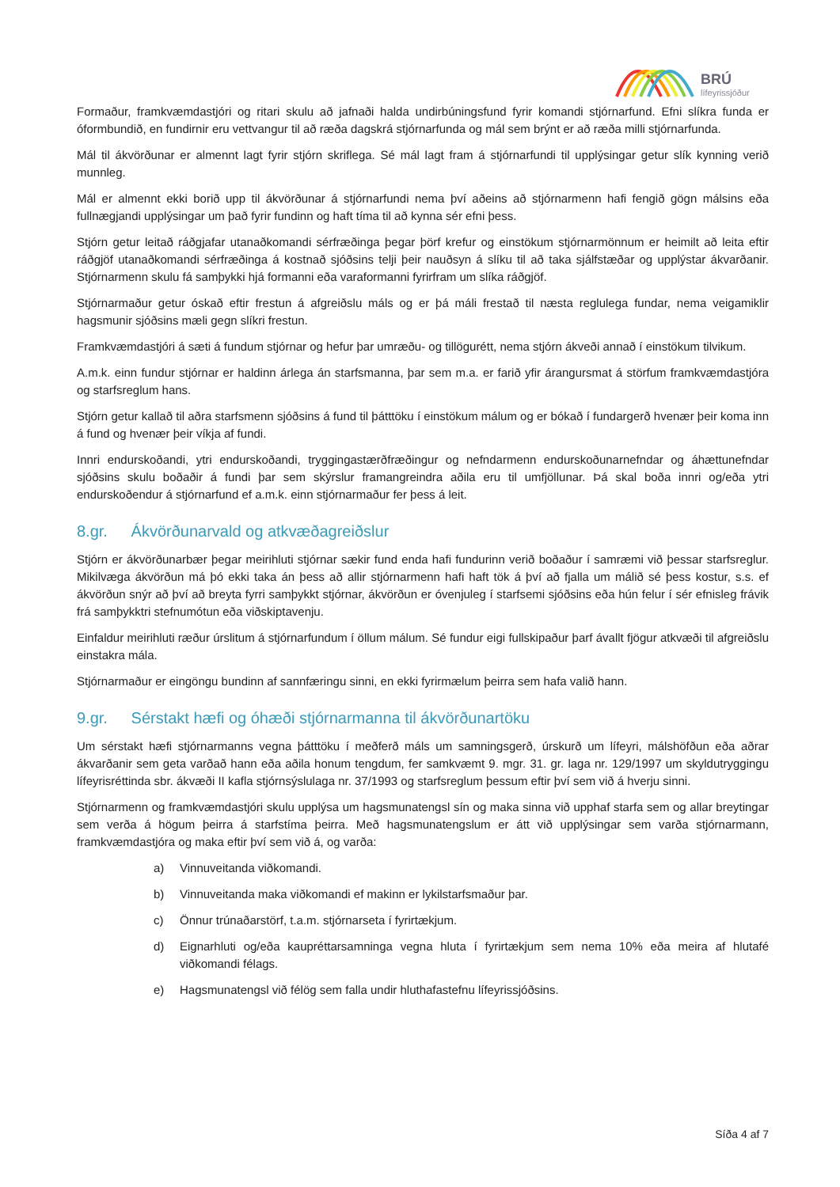BRÚ
lífeyrissjóður
Formaður, framkvæmdastjóri og ritari skulu að jafnaði halda undirbúningsfund fyrir komandi stjórnarfund. Efni slíkra funda er óformbundið, en fundirnir eru vettvangur til að ræða dagskrá stjórnarfunda og mál sem brýnt er að ræða milli stjórnarfunda.
Mál til ákvörðunar er almennt lagt fyrir stjórn skriflega. Sé mál lagt fram á stjórnarfundi til upplýsingar getur slík kynning verið munnleg.
Mál er almennt ekki borið upp til ákvörðunar á stjórnarfundi nema því aðeins að stjórnarmenn hafi fengið gögn málsins eða fullnægjandi upplýsingar um það fyrir fundinn og haft tíma til að kynna sér efni þess.
Stjórn getur leitað ráðgjafar utanaðkomandi sérfræðinga þegar þörf krefur og einstökum stjórnarmönnum er heimilt að leita eftir ráðgjöf utanaðkomandi sérfræðinga á kostnað sjóðsins telji þeir nauðsyn á slíku til að taka sjálfstæðar og upplýstar ákvarðanir. Stjórnarmenn skulu fá samþykki hjá formanni eða varaformanni fyrirfram um slíka ráðgjöf.
Stjórnarmaður getur óskað eftir frestun á afgreiðslu máls og er þá máli frestað til næsta reglulega fundar, nema veigamiklir hagsmunir sjóðsins mæli gegn slíkri frestun.
Framkvæmdastjóri á sæti á fundum stjórnar og hefur þar umræðu- og tillögurétt, nema stjórn ákveði annað í einstökum tilvikum.
A.m.k. einn fundur stjórnar er haldinn árlega án starfsmanna, þar sem m.a. er farið yfir árangursmat á störfum framkvæmdastjóra og starfsreglum hans.
Stjórn getur kallað til aðra starfsmenn sjóðsins á fund til þátttöku í einstökum málum og er bókað í fundargerð hvenær þeir koma inn á fund og hvenær þeir víkja af fundi.
Innri endurskoðandi, ytri endurskoðandi, tryggingastærðfræðingur og nefndarmenn endurskoðunarnefndar og áhættunefndar sjóðsins skulu boðaðir á fundi þar sem skýrslur framangreindra aðila eru til umfjöllunar. Þá skal boða innri og/eða ytri endurskoðendur á stjórnarfund ef a.m.k. einn stjórnarmaður fer þess á leit.
8.gr. Ákvörðunarvald og atkvæðagreiðslur
Stjórn er ákvörðunarbær þegar meirihluti stjórnar sækir fund enda hafi fundurinn verið boðaður í samræmi við þessar starfsreglur. Mikilvæga ákvörðun má þó ekki taka án þess að allir stjórnarmenn hafi haft tök á því að fjalla um málið sé þess kostur, s.s. ef ákvörðun snýr að því að breyta fyrri samþykkt stjórnar, ákvörðun er óvenjuleg í starfsemi sjóðsins eða hún felur í sér efnisleg frávik frá samþykktri stefnumótun eða viðskiptavenju.
Einfaldur meirihluti ræður úrslitum á stjórnarfundum í öllum málum. Sé fundur eigi fullskipaður þarf ávallt fjögur atkvæði til afgreiðslu einstakra mála.
Stjórnarmaður er eingöngu bundinn af sannfæringu sinni, en ekki fyrirmælum þeirra sem hafa valið hann.
9.gr. Sérstakt hæfi og óhæði stjórnarmanna til ákvörðunartöku
Um sérstakt hæfi stjórnarmanns vegna þátttöku í meðferð máls um samningsgerð, úrskurð um lífeyri, málshöfðun eða aðrar ákvarðanir sem geta varðað hann eða aðila honum tengdum, fer samkvæmt 9. mgr. 31. gr. laga nr. 129/1997 um skyldutryggingu lífeyrisréttinda sbr. ákvæði II kafla stjórnsýslulaga nr. 37/1993 og starfsreglum þessum eftir því sem við á hverju sinni.
Stjórnarmenn og framkvæmdastjóri skulu upplýsa um hagsmunatengsl sín og maka sinna við upphaf starfa sem og allar breytingar sem verða á högum þeirra á starfstíma þeirra. Með hagsmunatengslum er átt við upplýsingar sem varða stjórnarmann, framkvæmdastjóra og maka eftir því sem við á, og varða:
a) Vinnuveitanda viðkomandi.
b) Vinnuveitanda maka viðkomandi ef makinn er lykilstarfsmaður þar.
c) Önnur trúnaðarstörf, t.a.m. stjórnarseta í fyrirtækjum.
d) Eignarhluti og/eða kaupréttarsamninga vegna hluta í fyrirtækjum sem nema 10% eða meira af hlutafé viðkomandi félags.
e) Hagsmunatengsl við félög sem falla undir hluthafastefnu lífeyrissjóðsins.
Síða 4 af 7